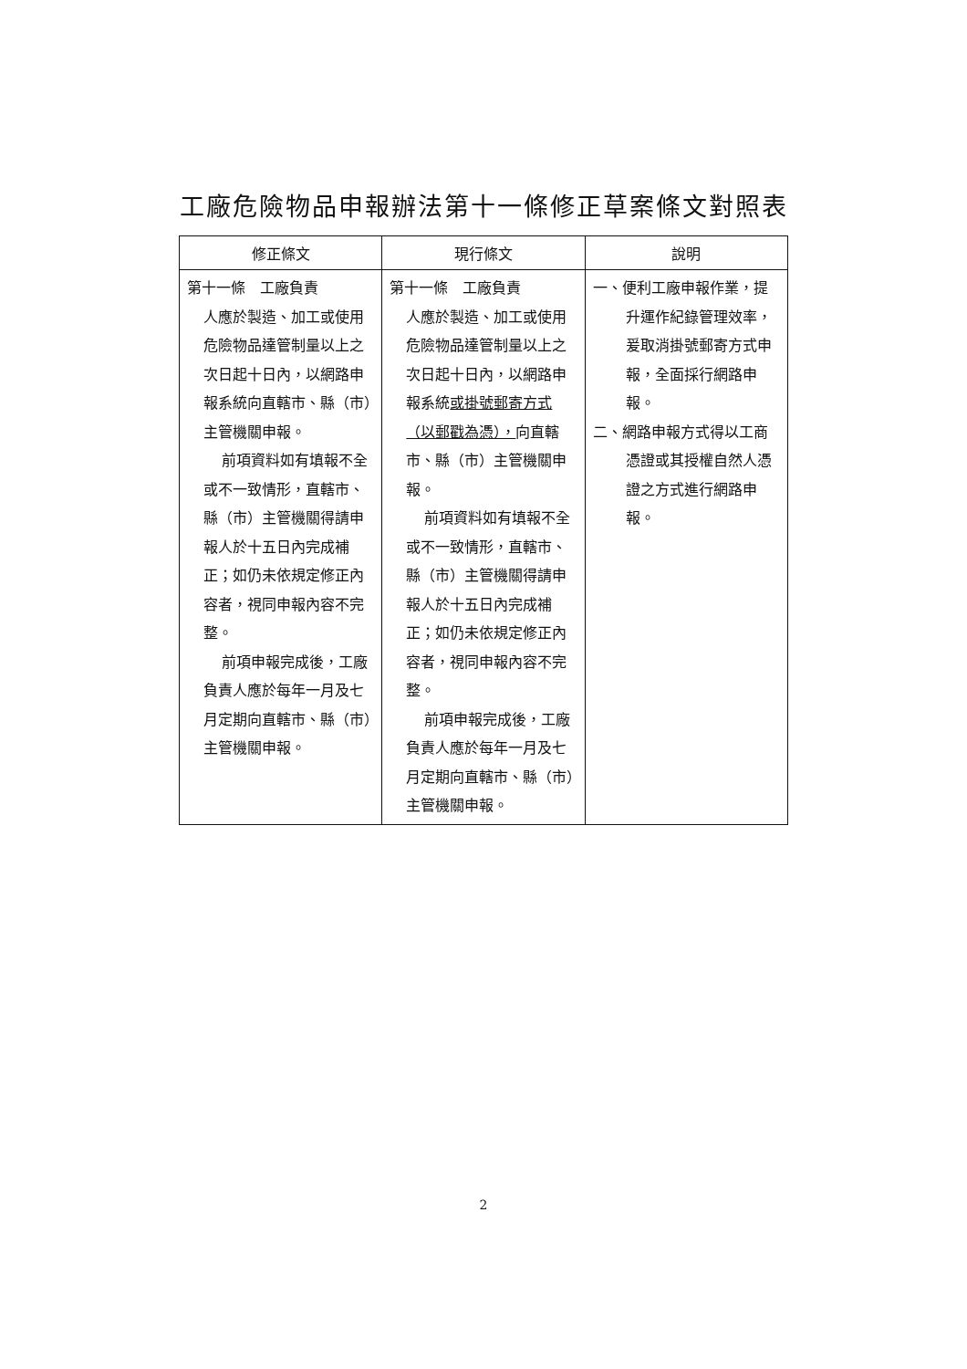工廠危險物品申報辦法第十一條修正草案條文對照表
| 修正條文 | 現行條文 | 說明 |
| --- | --- | --- |
| 第十一條 工廠負責 人應於製造、加工或使用危險物品達管制量以上之次日起十日內，以網路申報系統向直轄市、縣（市）主管機關申報。 前項資料如有填報不全或不一致情形，直轄市、縣（市）主管機關得請申報人於十五日內完成補正；如仍未依規定修正內容者，視同申報內容不完整。 前項申報完成後，工廠負責人應於每年一月及七月定期向直轄市、縣（市）主管機關申報。 | 第十一條 工廠負責 人應於製造、加工或使用危險物品達管制量以上之次日起十日內，以網路申報系統 或掛號郵寄方式（以郵戳為憑）， 向直轄市、縣（市）主管機關申報。 前項資料如有填報不全或不一致情形，直轄市、縣（市）主管機關得請申報人於十五日內完成補正；如仍未依規定修正內容者，視同申報內容不完整。 前項申報完成後，工廠負責人應於每年一月及七月定期向直轄市、縣（市）主管機關申報。 | 一、便利工廠申報作業，提升運作紀錄管理效率，爰取消掛號郵寄方式申報，全面採行網路申報。 二、網路申報方式得以工商憑證或其授權自然人憑證之方式進行網路申報。 |
2